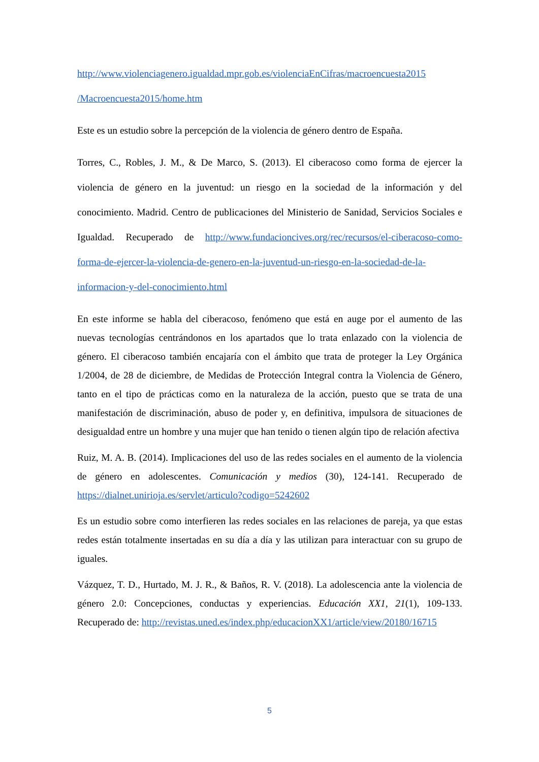http://www.violenciagenero.igualdad.mpr.gob.es/violenciaEnCifras/macroencuesta2015 /Macroencuesta2015/home.htm
Este es un estudio sobre la percepción de la violencia de género dentro de España.
Torres, C., Robles, J. M., & De Marco, S. (2013). El ciberacoso como forma de ejercer la violencia de género en la juventud: un riesgo en la sociedad de la información y del conocimiento. Madrid. Centro de publicaciones del Ministerio de Sanidad, Servicios Sociales e Igualdad. Recuperado de http://www.fundacioncives.org/rec/recursos/el-ciberacoso-como-forma-de-ejercer-la-violencia-de-genero-en-la-juventud-un-riesgo-en-la-sociedad-de-la-informacion-y-del-conocimiento.html
En este informe se habla del ciberacoso, fenómeno que está en auge por el aumento de las nuevas tecnologías centrándonos en los apartados que lo trata enlazado con la violencia de género. El ciberacoso también encajaría con el ámbito que trata de proteger la Ley Orgánica 1/2004, de 28 de diciembre, de Medidas de Protección Integral contra la Violencia de Género, tanto en el tipo de prácticas como en la naturaleza de la acción, puesto que se trata de una manifestación de discriminación, abuso de poder y, en definitiva, impulsora de situaciones de desigualdad entre un hombre y una mujer que han tenido o tienen algún tipo de relación afectiva
Ruiz, M. A. B. (2014). Implicaciones del uso de las redes sociales en el aumento de la violencia de género en adolescentes. Comunicación y medios (30), 124-141. Recuperado de https://dialnet.unirioja.es/servlet/articulo?codigo=5242602
Es un estudio sobre como interfieren las redes sociales en las relaciones de pareja, ya que estas redes están totalmente insertadas en su día a día y las utilizan para interactuar con su grupo de iguales.
Vázquez, T. D., Hurtado, M. J. R., & Baños, R. V. (2018). La adolescencia ante la violencia de género 2.0: Concepciones, conductas y experiencias. Educación XX1, 21(1), 109-133. Recuperado de: http://revistas.uned.es/index.php/educacionXX1/article/view/20180/16715
5